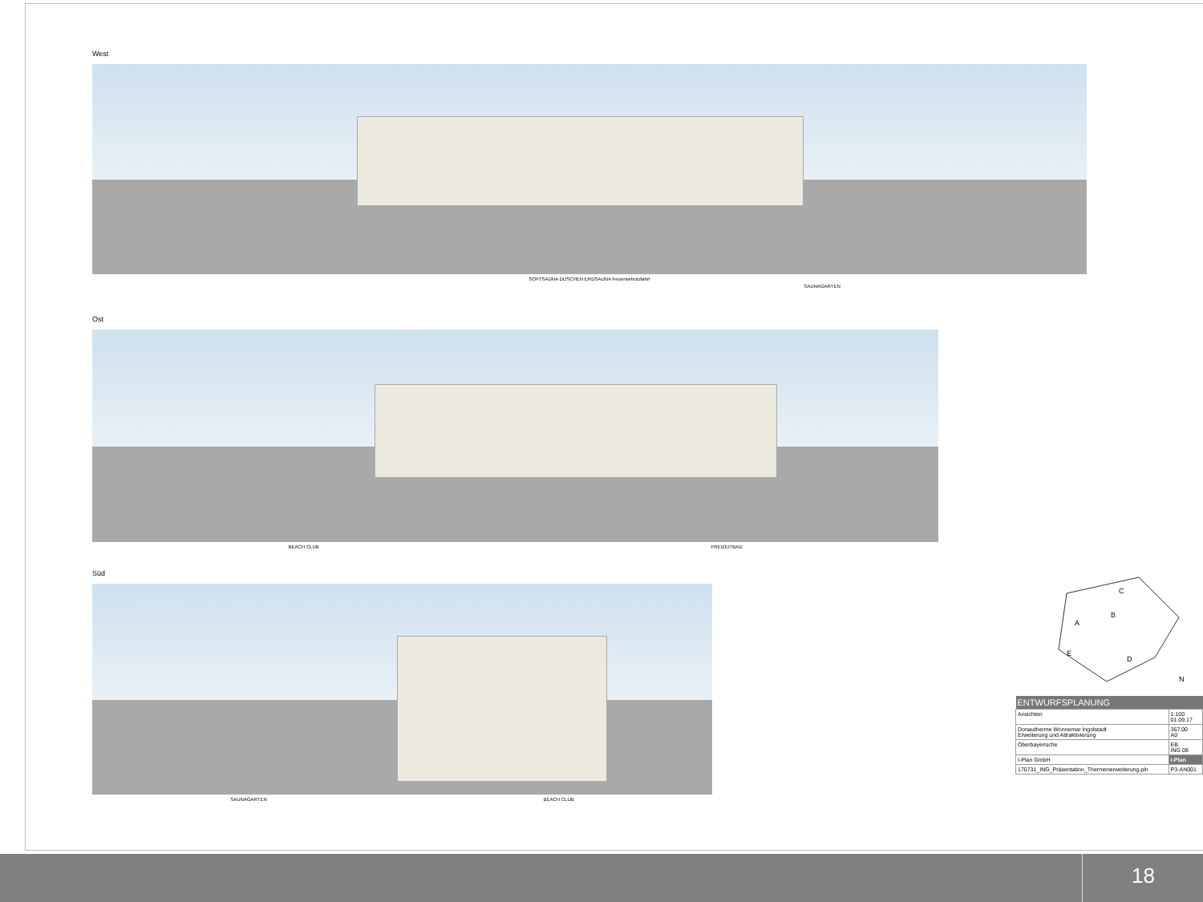West
SOFTSAUNA DUSCHEN ERDSAUNA Feuerwehrzufahrt
SAUNAGARTEN
Ost
BEACH CLUB FREIZEITBAD
Süd
SAUNAGARTEN BEACH CLUB
C
B
A
E
D
N
| ENTWURFSPLANUNG | |
| --- | --- |
| Ansichten | 1:100 01.09.17 |
| Donautherme Wonnemar Ingolstadt Erweiterung und Attraktivierung | 367,00 A0 |
| Oberbayerische | EB ING 08 |
| I-Plan GmbH | i-Plan |
| 170731_ING_Präsentation_Thermenerweiterung.pln | P3-AN001 |
18